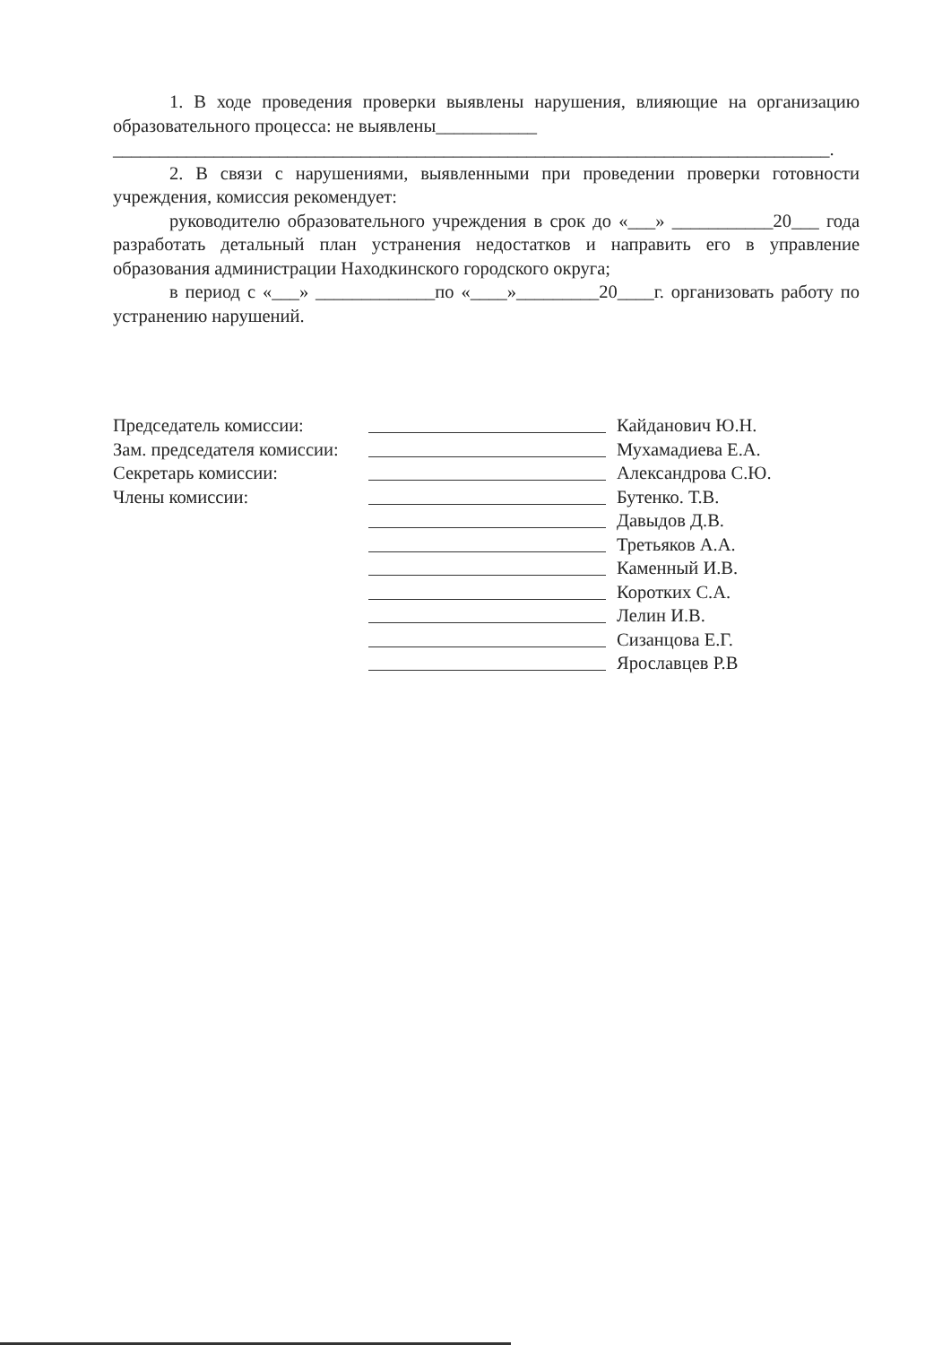1. В ходе проведения проверки выявлены нарушения, влияющие на организацию образовательного процесса: не выявлены___________
______________________________________________________________________________.
2. В связи с нарушениями, выявленными при проведении проверки готовности учреждения, комиссия рекомендует:
руководителю образовательного учреждения в срок до «___» ___________20___ года разработать детальный план устранения недостатков и направить его в управление образования администрации Находкинского городского округа;
в период с «___» _____________по «____»_________20____г. организовать работу по устранению нарушений.
Председатель комиссии: Кайданович Ю.Н.
Зам. председателя комиссии:
Мухамадиева Е.А.
Секретарь комиссии: Александрова С.Ю.
Члены комиссии: Бутенко. Т.В.
Давыдов Д.В.
Третьяков А.А.
Каменный И.В.
Коротких С.А.
Лелин И.В.
Сизанцова Е.Г.
Ярославцев Р.В